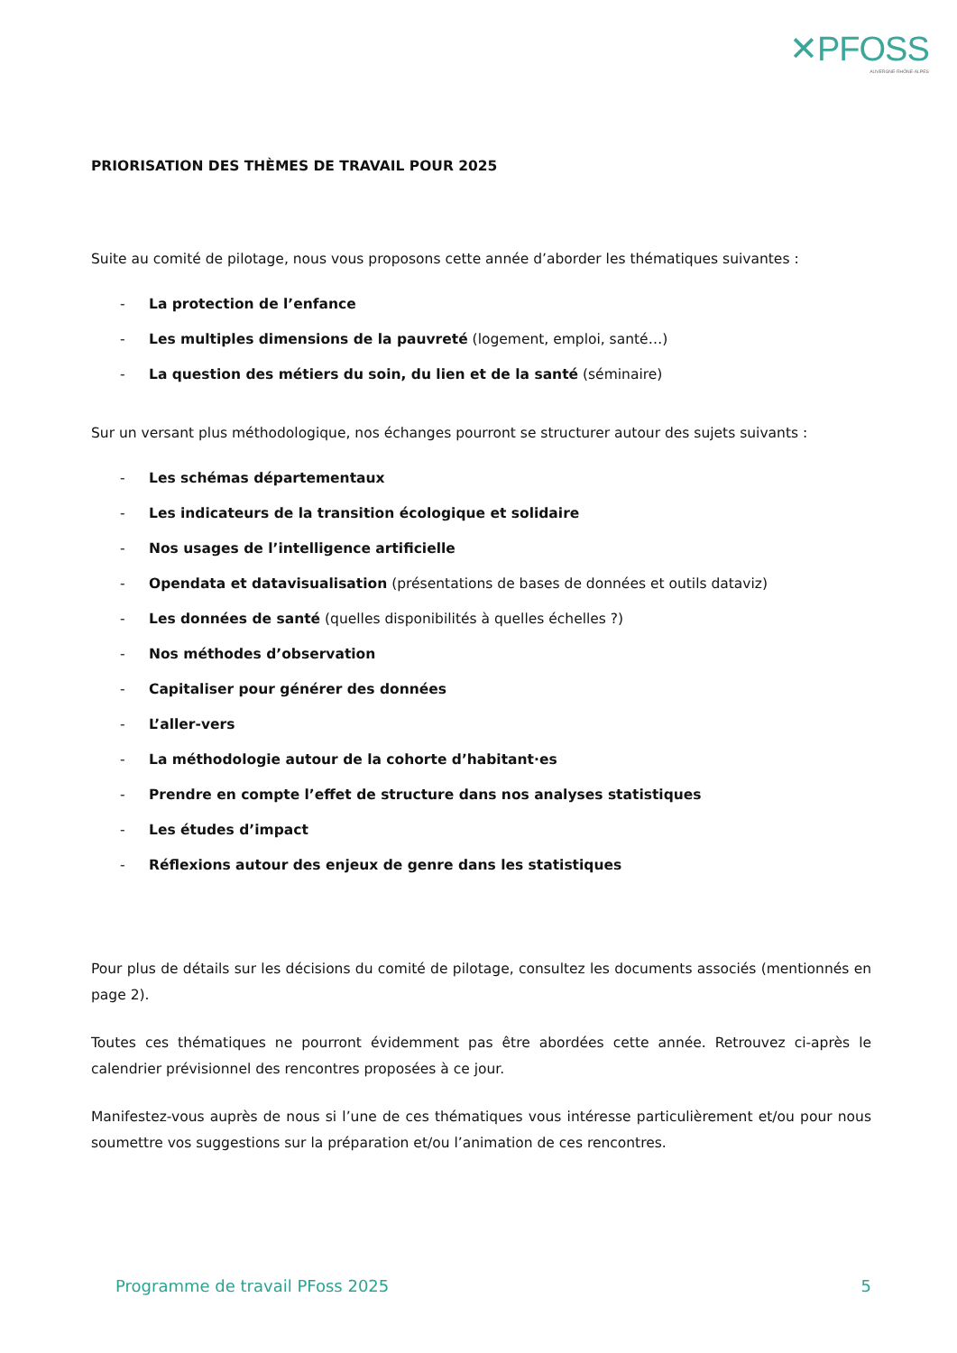✕PFOSS
AUVERGNE-RHÔNE-ALPES
PRIORISATION DES THÈMES DE TRAVAIL POUR 2025
Suite au comité de pilotage, nous vous proposons cette année d’aborder les thématiques suivantes :
- La protection de l’enfance
- Les multiples dimensions de la pauvreté (logement, emploi, santé…)
- La question des métiers du soin, du lien et de la santé (séminaire)
Sur un versant plus méthodologique, nos échanges pourront se structurer autour des sujets suivants :
- Les schémas départementaux
- Les indicateurs de la transition écologique et solidaire
- Nos usages de l’intelligence artificielle
- Opendata et datavisualisation (présentations de bases de données et outils dataviz)
- Les données de santé (quelles disponibilités à quelles échelles ?)
- Nos méthodes d’observation
- Capitaliser pour générer des données
- L’aller-vers
- La méthodologie autour de la cohorte d’habitant·es
- Prendre en compte l’effet de structure dans nos analyses statistiques
- Les études d’impact
- Réflexions autour des enjeux de genre dans les statistiques
Pour plus de détails sur les décisions du comité de pilotage, consultez les documents associés (mentionnés en page 2).
Toutes ces thématiques ne pourront évidemment pas être abordées cette année. Retrouvez ci-après le calendrier prévisionnel des rencontres proposées à ce jour.
Manifestez-vous auprès de nous si l’une de ces thématiques vous intéresse particulièrement et/ou pour nous soumettre vos suggestions sur la préparation et/ou l’animation de ces rencontres.
Programme de travail PFoss 2025 5